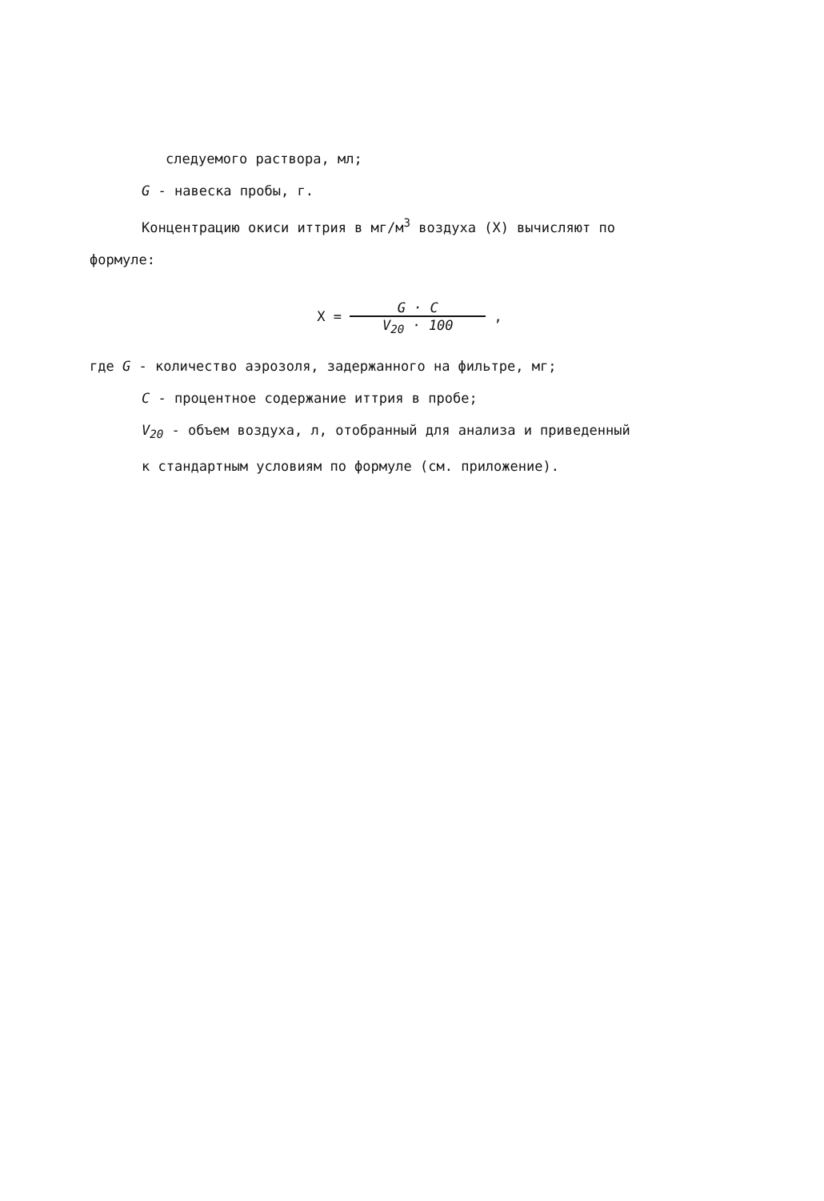следуемого раствора, мл;
G - навеска пробы, г.
Концентрацию окиси иттрия в мг/м<sup>3</sup> воздуха (X) вычисляют по
формуле:
X = G · C V<sub>20</sub> · 100 ,
где G - количество аэрозоля, задержанного на фильтре, мг;
C - процентное содержание иттрия в пробе;
V<sub>20</sub> - объем воздуха, л, отобранный для анализа и приведенный
к стандартным условиям по формуле (см. приложение).